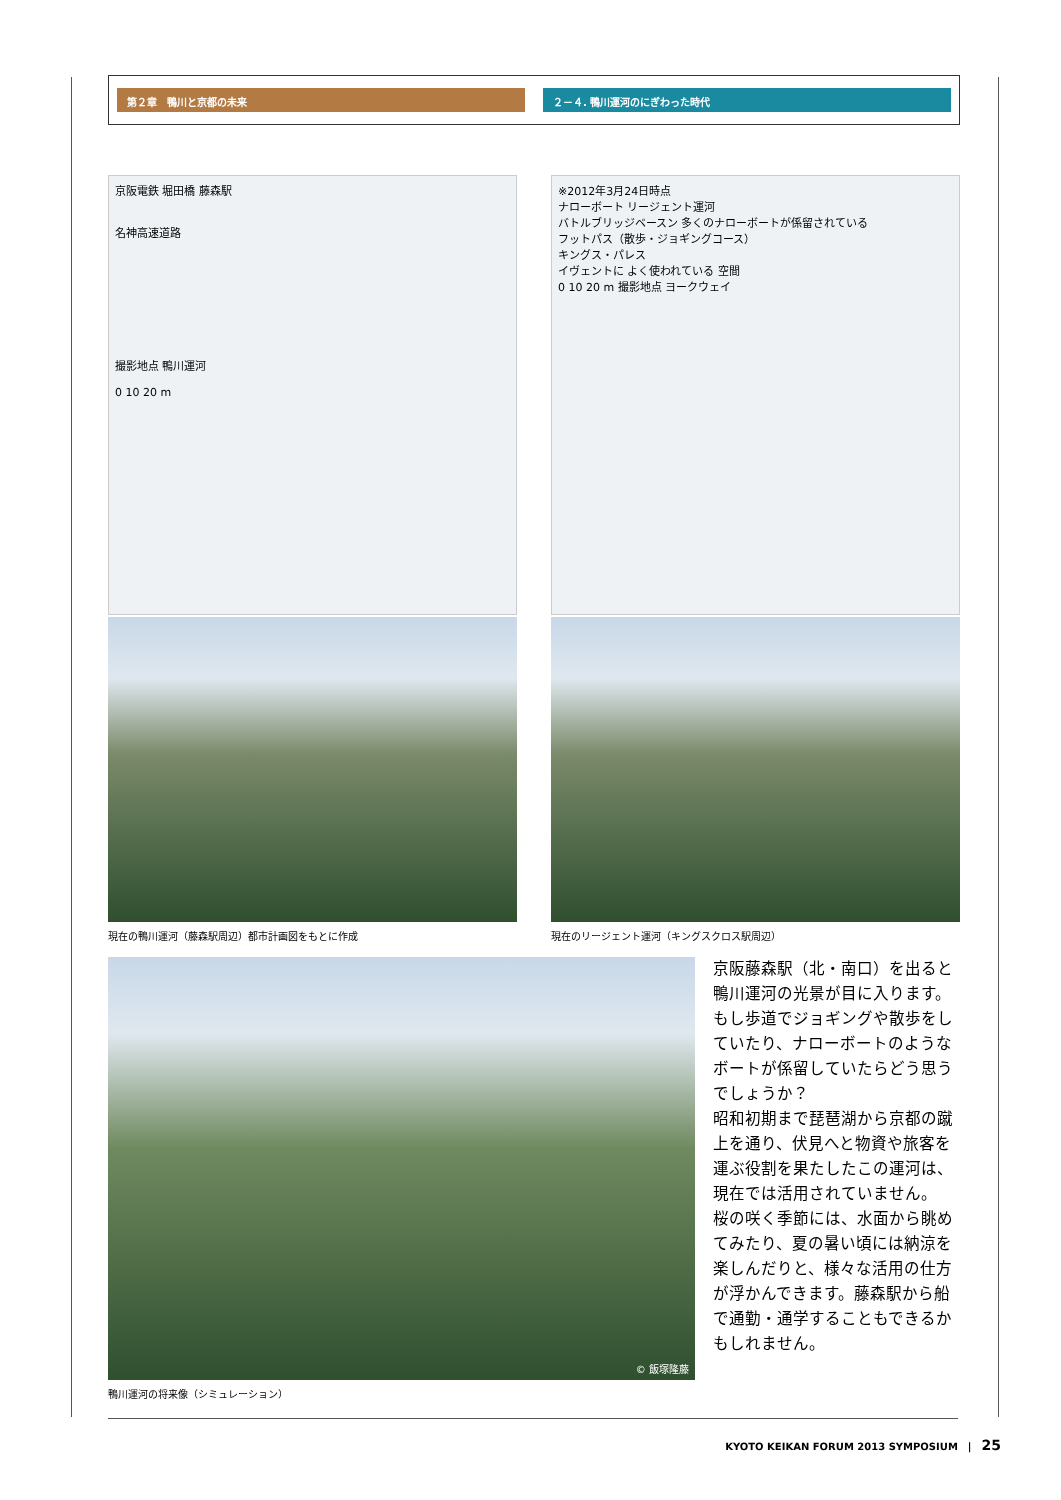第２章　鴨川と京都の未来 ２－４. 鴨川運河のにぎわった時代
京阪電鉄 堀田橋 藤森駅
名神高速道路
撮影地点 鴨川運河
0 10 20 m
現在の鴨川運河（藤森駅周辺）都市計画図をもとに作成
※2012年3月24日時点
ナローボート リージェント運河
バトルブリッジベースン 多くのナローボートが係留されている
フットパス（散歩・ジョギングコース）
キングス・パレス
イヴェントに よく使われている 空間
0 10 20 m 撮影地点 ヨークウェイ
現在のリージェント運河（キングスクロス駅周辺）
© 飯塚隆藤
鴨川運河の将来像（シミュレーション）
京阪藤森駅（北・南口）を出ると鴨川運河の光景が目に入ります。もし歩道でジョギングや散歩をしていたり、ナローボートのようなボートが係留していたらどう思うでしょうか？
昭和初期まで琵琶湖から京都の蹴上を通り、伏見へと物資や旅客を運ぶ役割を果たしたこの運河は、現在では活用されていません。
桜の咲く季節には、水面から眺めてみたり、夏の暑い頃には納涼を楽しんだりと、様々な活用の仕方が浮かんできます。藤森駅から船で通勤・通学することもできるかもしれません。
KYOTO KEIKAN FORUM 2013 SYMPOSIUM　|　25